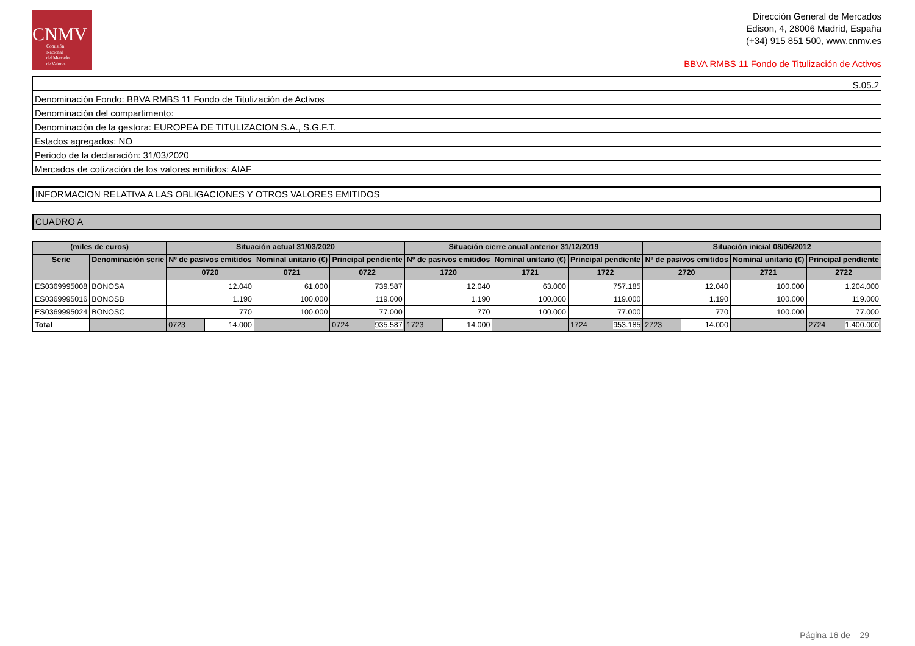CNMV
Comisión
Nacional
del Mercado
de Valores
Dirección General de Mercados
Edison, 4, 28006 Madrid, España
(+34) 915 851 500, www.cnmv.es
BBVA RMBS 11 Fondo de Titulización de Activos
| S.05.2 |
| Denominación Fondo: BBVA RMBS 11 Fondo de Titulización de Activos |
| Denominación del compartimento: |
| Denominación de la gestora: EUROPEA DE TITULIZACION S.A., S.G.F.T. |
| Estados agregados: NO |
| Periodo de la declaración: 31/03/2020 |
| Mercados de cotización de los valores emitidos: AIAF |
INFORMACION RELATIVA A LAS OBLIGACIONES Y OTROS VALORES EMITIDOS
CUADRO A
| (miles de euros) | | Situación actual 31/03/2020 | | | | Situación cierre anual anterior 31/12/2019 | | | | Situación inicial 08/06/2012 | | | |
| --- | --- | --- | --- | --- | --- | --- | --- | --- | --- | --- | --- | --- | --- |
| Serie | Denominación serie | Nº de pasivos emitidos | | Nominal unitario (€) | Principal pendiente | Nº de pasivos emitidos | | Nominal unitario (€) | Principal pendiente | Nº de pasivos emitidos | | Nominal unitario (€) | Principal pendiente |
| | | 0720 | | 0721 | 0722 | 1720 | | 1721 | 1722 | 2720 | | 2721 | 2722 |
| ES0369995008 | BONOSA | 12.040 | | 61.000 | 739.587 | 12.040 | | 63.000 | 757.185 | 12.040 | | 100.000 | 1.204.000 |
| ES0369995016 | BONOSB | 1.190 | | 100.000 | 119.000 | 1.190 | | 100.000 | 119.000 | 1.190 | | 100.000 | 119.000 |
| ES0369995024 | BONOSC | 770 | | 100.000 | 77.000 | 770 | | 100.000 | 77.000 | 770 | | 100.000 | 77.000 |
| Total | | 0723 | 14.000 | | 0724 935.587 | 1723 | 14.000 | | 1724 953.185 | 2723 | 14.000 | | 2724 1.400.000 |
Página 16 de 29